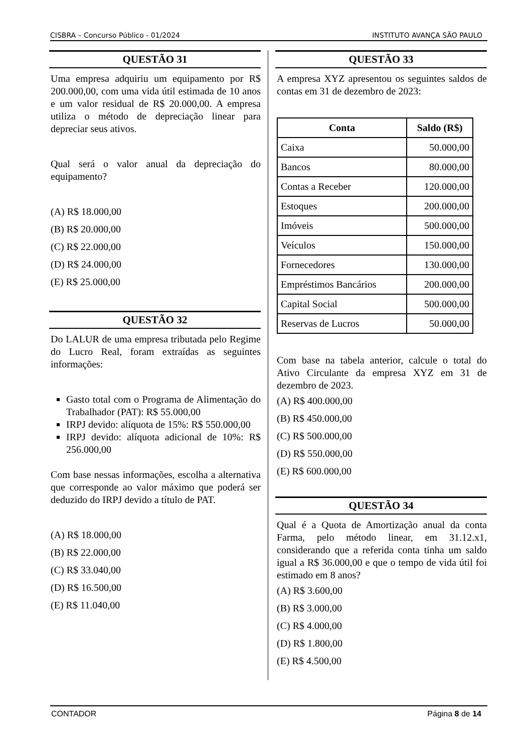CISBRA – Concurso Público - 01/2024 INSTITUTO AVANÇA SÃO PAULO
QUESTÃO 31
Uma empresa adquiriu um equipamento por R$ 200.000,00, com uma vida útil estimada de 10 anos e um valor residual de R$ 20.000,00. A empresa utiliza o método de depreciação linear para depreciar seus ativos.
Qual será o valor anual da depreciação do equipamento?
(A) R$ 18.000,00
(B) R$ 20.000,00
(C) R$ 22.000,00
(D) R$ 24.000,00
(E) R$ 25.000,00
QUESTÃO 32
Do LALUR de uma empresa tributada pelo Regime do Lucro Real, foram extraídas as seguintes informações:
Gasto total com o Programa de Alimentação do Trabalhador (PAT): R$ 55.000,00
IRPJ devido: alíquota de 15%: R$ 550.000,00
IRPJ devido: alíquota adicional de 10%: R$ 256.000,00
Com base nessas informações, escolha a alternativa que corresponde ao valor máximo que poderá ser deduzido do IRPJ devido a título de PAT.
(A) R$ 18.000,00
(B) R$ 22.000,00
(C) R$ 33.040,00
(D) R$ 16.500,00
(E) R$ 11.040,00
QUESTÃO 33
A empresa XYZ apresentou os seguintes saldos de contas em 31 de dezembro de 2023:
| Conta | Saldo (R$) |
| --- | --- |
| Caixa | 50.000,00 |
| Bancos | 80.000,00 |
| Contas a Receber | 120.000,00 |
| Estoques | 200.000,00 |
| Imóveis | 500.000,00 |
| Veículos | 150.000,00 |
| Fornecedores | 130.000,00 |
| Empréstimos Bancários | 200.000,00 |
| Capital Social | 500.000,00 |
| Reservas de Lucros | 50.000,00 |
Com base na tabela anterior, calcule o total do Ativo Circulante da empresa XYZ em 31 de dezembro de 2023.
(A) R$ 400.000,00
(B) R$ 450.000,00
(C) R$ 500.000,00
(D) R$ 550.000,00
(E) R$ 600.000,00
QUESTÃO 34
Qual é a Quota de Amortização anual da conta Farma, pelo método linear, em 31.12.x1, considerando que a referida conta tinha um saldo igual a R$ 36.000,00 e que o tempo de vida útil foi estimado em 8 anos?
(A) R$ 3.600,00
(B) R$ 3.000,00
(C) R$ 4.000,00
(D) R$ 1.800,00
(E) R$ 4.500,00
CONTADOR Página 8 de 14